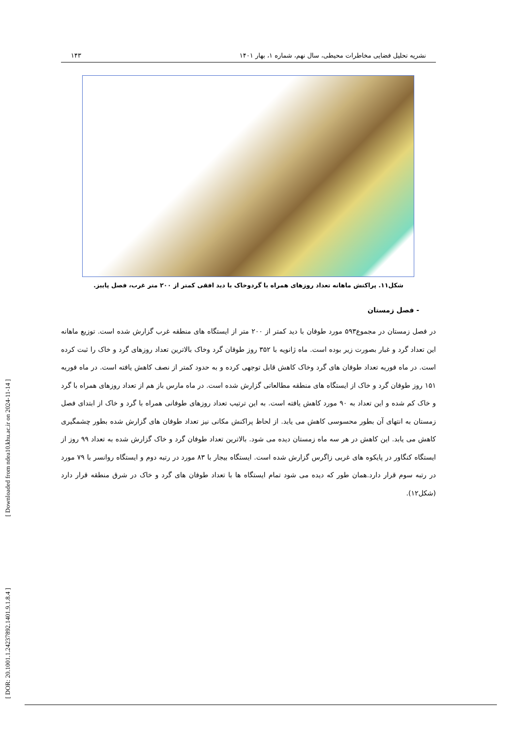[ Downloaded from ndea10.khu.ac.ir on 2024-11-14 ]
[ DOR: 20.1001.1.24237892.1401.9.1.8.4 ]
نشریه تحلیل فضایی مخاطرات محیطی، سال نهم، شماره ۱، بهار ۱۴۰۱ ۱۴۳
شکل۱۱. پراکنش ماهانه تعداد روزهای همراه با گردوخاک با دید افقی کمتر از ۲۰۰ متر غرب، فصل پاییز.
- فصل زمستان
در فصل زمستان در مجموع۵۹۳ مورد طوفان با دید کمتر از ۲۰۰ متر از ایستگاه های منطقه غرب گزارش شده است. توزیع ماهانه این تعداد گرد و غبار بصورت زیر بوده است. ماه ژانویه با ۳۵۲ روز طوفان گرد وخاک بالاترین تعداد روزهای گرد و خاک را ثبت کرده است. در ماه فوریه تعداد طوفان های گرد وخاک کاهش قابل توجهی کرده و به حدود کمتر از نصف کاهش یافته است. در ماه فوریه ۱۵۱ روز طوفان گرد و خاک از ایستگاه های منطقه مطالعاتی گزارش شده است. در ماه مارس باز هم از تعداد روزهای همراه با گرد و خاک کم شده و این تعداد به ۹۰ مورد کاهش یافته است. به این ترتیب تعداد روزهای طوفانی همراه با گرد و خاک از ابتدای فصل زمستان به انتهای آن بطور محسوسی کاهش می یابد. از لحاظ پراکنش مکانی نیز تعداد طوفان های گزارش شده بطور چشمگیری کاهش می یابد. این کاهش در هر سه ماه زمستان دیده می شود. بالاترین تعداد طوفان گرد و خاک گزارش شده به تعداد ۹۹ روز از ایستگاه کنگاور در پایکوه های غربی زاگرس گزارش شده است. ایستگاه بیجار با ۸۳ مورد در رتبه دوم و ایستگاه روانسر با ۷۹ مورد در رتبه سوم قرار دارد.همان طور که دیده می شود تمام ایستگاه ها با تعداد طوفان های گرد و خاک در شرق منطقه قرار دارد (شکل۱۲).